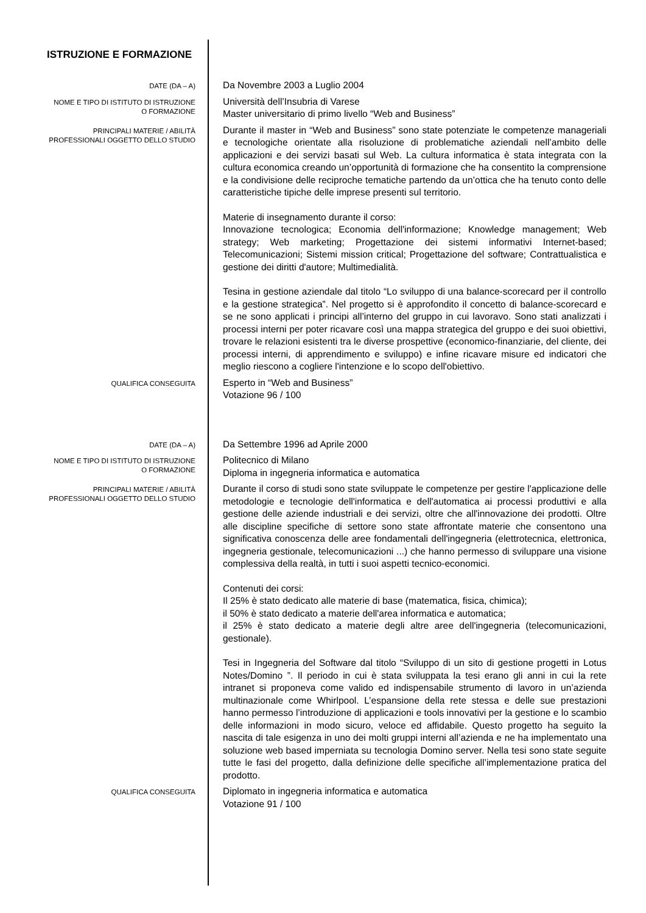ISTRUZIONE E FORMAZIONE
DATE (DA – A)
Da Novembre 2003 a Luglio 2004
NOME E TIPO DI ISTITUTO DI ISTRUZIONE O FORMAZIONE
Università dell’Insubria di Varese
Master universitario di primo livello “Web and Business”
PRINCIPALI MATERIE / ABILITÀ PROFESSIONALI OGGETTO DELLO STUDIO
Durante il master in “Web and Business” sono state potenziate le competenze manageriali e tecnologiche orientate alla risoluzione di problematiche aziendali nell’ambito delle applicazioni e dei servizi basati sul Web. La cultura informatica è stata integrata con la cultura economica creando un’opportunità di formazione che ha consentito la comprensione e la condivisione delle reciproche tematiche partendo da un’ottica che ha tenuto conto delle caratteristiche tipiche delle imprese presenti sul territorio.
Materie di insegnamento durante il corso:
Innovazione tecnologica; Economia dell'informazione; Knowledge management; Web strategy; Web marketing; Progettazione dei sistemi informativi Internet-based; Telecomunicazioni; Sistemi mission critical; Progettazione del software; Contrattualistica e gestione dei diritti d'autore; Multimedialità.
Tesina in gestione aziendale dal titolo “Lo sviluppo di una balance-scorecard per il controllo e la gestione strategica”. Nel progetto si è approfondito il concetto di balance-scorecard e se ne sono applicati i principi all’interno del gruppo in cui lavoravo. Sono stati analizzati i processi interni per poter ricavare così una mappa strategica del gruppo e dei suoi obiettivi, trovare le relazioni esistenti tra le diverse prospettive (economico-finanziarie, del cliente, dei processi interni, di apprendimento e sviluppo) e infine ricavare misure ed indicatori che meglio riescono a cogliere l'intenzione e lo scopo dell'obiettivo.
QUALIFICA CONSEGUITA
Esperto in “Web and Business”
Votazione 96 / 100
DATE (DA – A)
Da Settembre 1996 ad Aprile 2000
NOME E TIPO DI ISTITUTO DI ISTRUZIONE O FORMAZIONE
Politecnico di Milano
Diploma in ingegneria informatica e automatica
PRINCIPALI MATERIE / ABILITÀ PROFESSIONALI OGGETTO DELLO STUDIO
Durante il corso di studi sono state sviluppate le competenze per gestire l'applicazione delle metodologie e tecnologie dell'informatica e dell'automatica ai processi produttivi e alla gestione delle aziende industriali e dei servizi, oltre che all'innovazione dei prodotti. Oltre alle discipline specifiche di settore sono state affrontate materie che consentono una significativa conoscenza delle aree fondamentali dell'ingegneria (elettrotecnica, elettronica, ingegneria gestionale, telecomunicazioni ...) che hanno permesso di sviluppare una visione complessiva della realtà, in tutti i suoi aspetti tecnico-economici.
Contenuti dei corsi:
Il 25% è stato dedicato alle materie di base (matematica, fisica, chimica);
il 50% è stato dedicato a materie dell'area informatica e automatica;
il 25% è stato dedicato a materie degli altre aree dell'ingegneria (telecomunicazioni, gestionale).
Tesi in Ingegneria del Software dal titolo “Sviluppo di un sito di gestione progetti in Lotus Notes/Domino ”. Il periodo in cui è stata sviluppata la tesi erano gli anni in cui la rete intranet si proponeva come valido ed indispensabile strumento di lavoro in un’azienda multinazionale come Whirlpool. L’espansione della rete stessa e delle sue prestazioni hanno permesso l’introduzione di applicazioni e tools innovativi per la gestione e lo scambio delle informazioni in modo sicuro, veloce ed affidabile. Questo progetto ha seguito la nascita di tale esigenza in uno dei molti gruppi interni all’azienda e ne ha implementato una soluzione web based imperniata su tecnologia Domino server. Nella tesi sono state seguite tutte le fasi del progetto, dalla definizione delle specifiche all’implementazione pratica del prodotto.
QUALIFICA CONSEGUITA
Diplomato in ingegneria informatica e automatica
Votazione 91 / 100